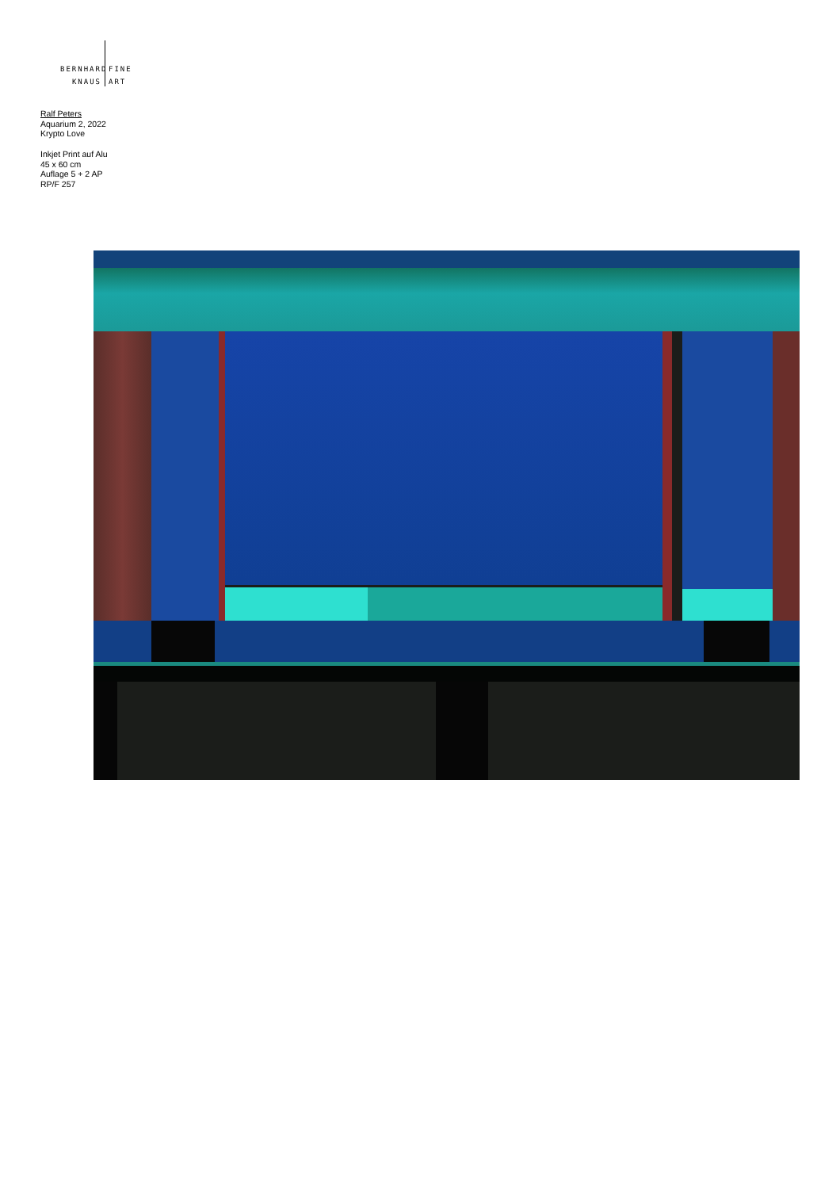BERNHARD
FINE
KNAUS ART
Ralf Peters
Aquarium 2, 2022
Krypto Love
Inkjet Print auf Alu
45 x 60 cm
Auflage 5 + 2 AP
RP/F 257